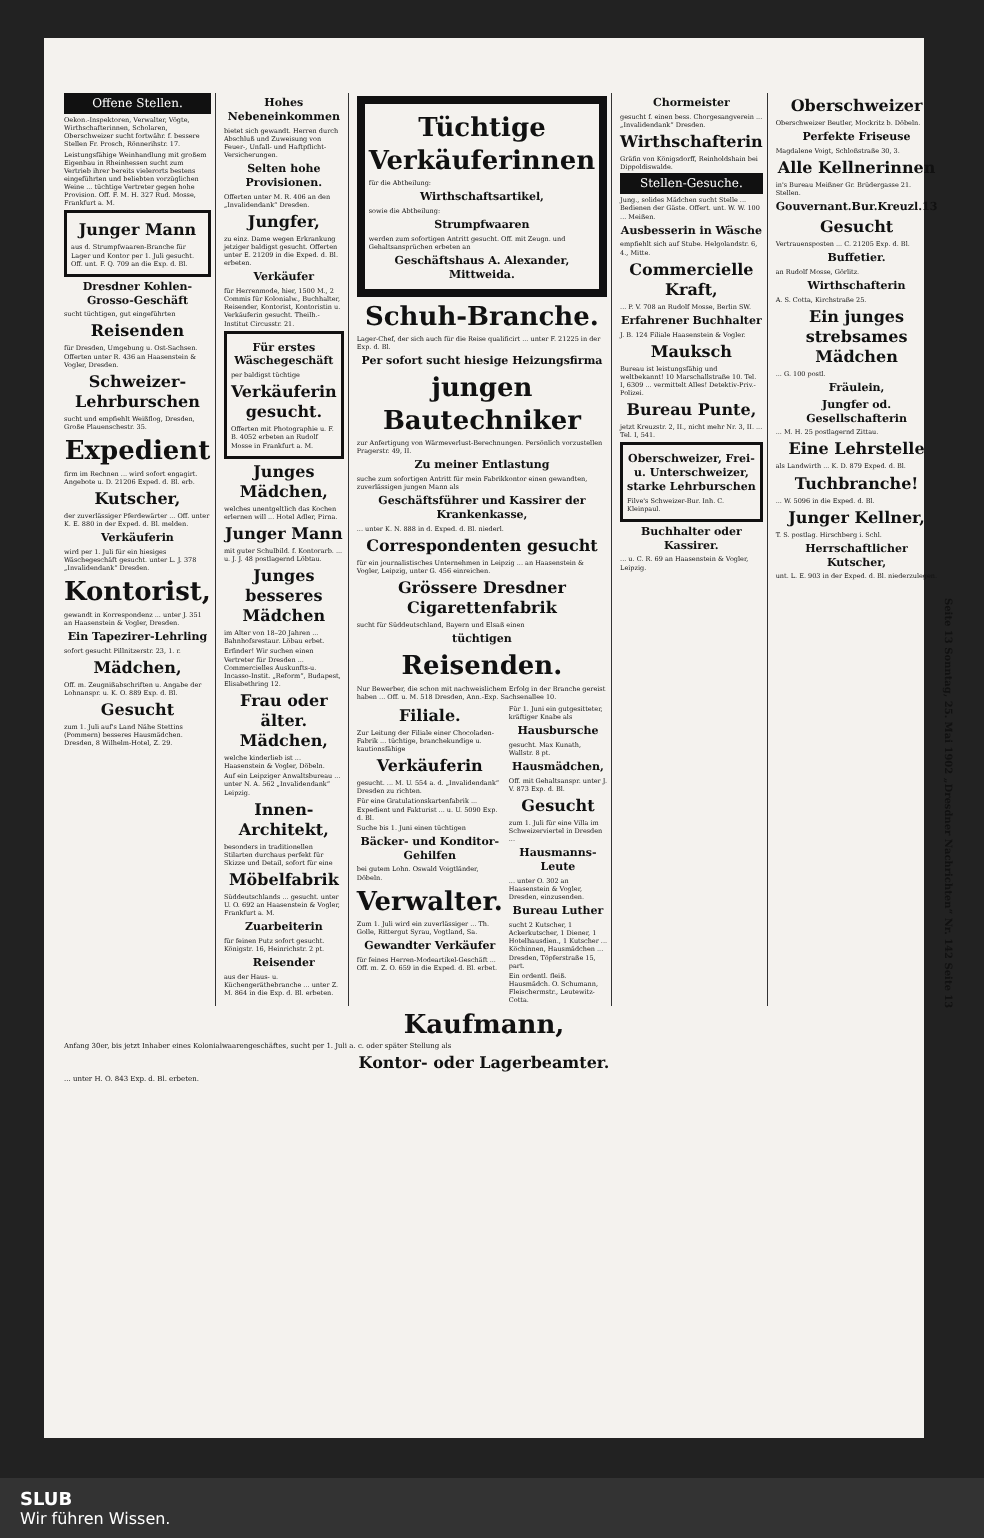Offene Stellen.
Oekon.-Inspektoren, Verwalter, Vögte, Wirthschafterinnen, Scholaren, Oberschweizer sucht fortwähr. f. bessere Stellen Fr. Prosch, Rönnerihstr. 17.
Leistungsfähige Weinhandlung mit großem Eigenbau in Rheinhessen sucht zum Vertrieb ihrer bereits vielerorts bestens eingeführten und beliebten vorzüglichen Weine ... tüchtige Vertreter gegen hohe Provision. Off. F. M. H. 327 Rud. Mosse, Frankfurt a. M.
Junger Mann
aus d. Strumpfwaaren-Branche für Lager und Kontor per 1. Juli gesucht. Off. unt. F. Q. 709 an die Exp. d. Bl.
Dresdner Kohlen-Grosso-Geschäft
sucht tüchtigen, gut eingeführten
Reisenden
für Dresden, Umgebung u. Ost-Sachsen. Offerten unter R. 436 an Haasenstein & Vogler, Dresden.
Schweizer-Lehrburschen
sucht und empfiehlt Weißflog, Dresden, Große Plauenschestr. 35.
Expedient
firm im Rechnen ... wird sofort engagirt. Angebote u. D. 21206 Exped. d. Bl. erb.
Kutscher,
der zuverlässiger Pferdewärter ... Off. unter K. E. 880 in der Exped. d. Bl. melden.
Verkäuferin
wird per 1. Juli für ein hiesiges Wäschegeschäft gesucht. unter L. J. 378 „Invalidendank“ Dresden.
Kontorist,
gewandt in Korrespondenz ... unter J. 351 an Haasenstein & Vogler, Dresden.
Ein Tapezirer-Lehrling
sofort gesucht Pillnitzerstr. 23, 1. r.
Mädchen,
Off. m. Zeugnißabschriften u. Angabe der Lohnanspr. u. K. O. 889 Exp. d. Bl.
Gesucht
zum 1. Juli auf's Land Nähe Stettins (Pommern) besseres Hausmädchen. Dresden, 8 Wilhelm-Hotel, Z. 29.
Hohes Nebeneinkommen
bietet sich gewandt. Herren durch Abschluß und Zuweisung von Feuer-, Unfall- und Haftpflicht-Versicherungen.
Selten hohe Provisionen.
Offerten unter M. R. 406 an den „Invalidendank“ Dresden.
Jungfer,
zu einz. Dame wegen Erkrankung jetziger baldigst gesucht. Offerten unter E. 21209 in die Exped. d. Bl. erbeten.
Verkäufer
für Herrenmode, hier, 1500 M., 2 Commis für Kolonialw., Buchhalter, Reisender, Kontorist, Kontoristin u. Verkäuferin gesucht. Theilh.-Institut Circusstr. 21.
Für erstes Wäschegeschäft
per baldigst tüchtige
Verkäuferin gesucht.
Offerten mit Photographie u. F. B. 4052 erbeten an Rudolf Mosse in Frankfurt a. M.
Junges Mädchen,
welches unentgeltlich das Kochen erlernen will ... Hotel Adler, Pirna.
Junger Mann
mit guter Schulbild. f. Kontorarb. ... u. J. J. 48 postlagernd Löbtau.
Junges besseres Mädchen
im Alter von 18–20 Jahren ... Bahnhofsrestaur. Löbau erbet.
Erfinder! Wir suchen einen Vertreter für Dresden ... Commercielles Auskunfts-u. Incasso-Instit. „Reform“, Budapest, Elisabethring 12.
Frau oder älter. Mädchen,
welche kinderlieb ist ... Haasenstein & Vogler, Döbeln.
Auf ein Leipziger Anwaltsbureau ... unter N. A. 562 „Invalidendank“ Leipzig.
Innen-Architekt,
besonders in traditionellen Stilarten durchaus perfekt für Skizze und Detail, sofort für eine
Möbelfabrik
Süddeutschlands ... gesucht. unter U. O. 692 an Haasenstein & Vogler, Frankfurt a. M.
Zuarbeiterin
für feinen Putz sofort gesucht. Königstr. 16, Heinrichstr. 2 pt.
Reisender
aus der Haus- u. Küchengeräthebranche ... unter Z. M. 864 in die Exp. d. Bl. erbeten.
Tüchtige Verkäuferinnen
für die Abtheilung:
Wirthschaftsartikel,
sowie die Abtheilung:
Strumpfwaaren
werden zum sofortigen Antritt gesucht. Off. mit Zeugn. und Gehaltsansprüchen erbeten an
Geschäftshaus A. Alexander, Mittweida.
Schuh-Branche.
Lager-Chef, der sich auch für die Reise qualificirt ... unter F. 21225 in der Exp. d. Bl.
Per sofort sucht hiesige Heizungsfirma
jungen Bautechniker
zur Anfertigung von Wärmeverlust-Berechnungen. Persönlich vorzustellen Pragerstr. 49, II.
Zu meiner Entlastung
suche zum sofortigen Antritt für mein Fabrikkontor einen gewandten, zuverlässigen jungen Mann als
Geschäftsführer und Kassirer der Krankenkasse,
... unter K. N. 888 in d. Exped. d. Bl. niederl.
Correspondenten gesucht
für ein journalistisches Unternehmen in Leipzig ... an Haasenstein & Vogler, Leipzig, unter G. 456 einreichen.
Grössere Dresdner Cigarettenfabrik
sucht für Süddeutschland, Bayern und Elsaß einen
tüchtigen
Reisenden.
Nur Bewerber, die schon mit nachweislichem Erfolg in der Branche gereist haben ... Off. u. M. 518 Dresden, Ann.-Exp. Sachsenallee 10.
Filiale.
Zur Leitung der Filiale einer Chocoladen-Fabrik ... tüchtige, branchekundige u. kautionsfähige
Verkäuferin
gesucht. ... M. U. 554 a. d. „Invalidendank“ Dresden zu richten.
Für eine Gratulationskartenfabrik ... Expedient und Fakturist ... u. U. 5090 Exp. d. Bl.
Suche bis 1. Juni einen tüchtigen
Bäcker- und Konditor-Gehilfen
bei gutem Lohn. Oswald Voigtländer, Döbeln.
Verwalter.
Zum 1. Juli wird ein zuverlässiger ... Th. Golle, Rittergut Syrau, Vogtland, Sa.
Gewandter Verkäufer
für feines Herren-Modeartikel-Geschäft ... Off. m. Z. O. 659 in die Exped. d. Bl. erbet.
Für 1. Juni ein gutgesitteter, kräftiger Knabe als
Hausbursche
gesucht. Max Kunath, Wallstr. 8 pt.
Hausmädchen,
Off. mit Gehaltsanspr. unter J. V. 873 Exp. d. Bl.
Gesucht
zum 1. Juli für eine Villa im Schweizerviertel in Dresden ...
Hausmanns-Leute
... unter O. 302 an Haasenstein & Vogler, Dresden, einzusenden.
Bureau Luther
sucht 2 Kutscher, 1 Ackerkutscher, 1 Diener, 1 Hotelhausdien., 1 Kutscher ... Köchinnen, Hausmädchen ... Dresden, Töpferstraße 15, part.
Ein ordentl. fleiß. Hausmädch. O. Schumann, Fleischermstr., Leutewitz-Cotta.
Chormeister
gesucht f. einen bess. Chorgesangverein ... „Invalidendank“ Dresden.
Wirthschafterin
Gräfin von Königsdorff, Reinholdshain bei Dippoldiswalde.
Stellen-Gesuche.
Jung., solides Mädchen sucht Stelle ... Bedienen der Gäste. Offert. unt. W. W. 100 ... Meißen.
Ausbesserin in Wäsche
empfiehlt sich auf Stube. Helgolandstr. 6, 4., Mitte.
Commercielle Kraft,
... P. V. 708 an Rudolf Mosse, Berlin SW.
Erfahrener Buchhalter
J. B. 124 Filiale Haasenstein & Vogler.
Mauksch
Bureau ist leistungsfähig und weltbekannt! 10 Marschallstraße 10. Tel. I, 6309 ... vermittelt Alles! Detektiv-Priv.-Polizei.
Bureau Punte,
jetzt Kreuzstr. 2, II., nicht mehr Nr. 3, II. ... Tel. I, 541.
Oberschweizer, Frei- u. Unterschweizer, starke Lehrburschen
Filve's Schweizer-Bur. Inh. C. Kleinpaul.
Buchhalter oder Kassirer.
... u. C. R. 69 an Haasenstein & Vogler, Leipzig.
Oberschweizer
Oberschweizer Beutler, Mockritz b. Döbeln.
Perfekte Friseuse
Magdalene Voigt, Schloßstraße 30, 3.
Alle Kellnerinnen
in's Bureau Meißner Gr. Brüdergasse 21. Stellen.
Gouvernant.Bur.Kreuzl.13
Gesucht
Vertrauensposten ... C. 21205 Exp. d. Bl.
Buffetier.
an Rudolf Mosse, Görlitz.
Wirthschafterin
A. S. Cotta, Kirchstraße 25.
Ein junges strebsames Mädchen
... G. 100 postl.
Fräulein,
Jungfer od. Gesellschafterin
... M. H. 25 postlagernd Zittau.
Eine Lehrstelle
als Landwirth ... K. D. 879 Exped. d. Bl.
Tuchbranche!
... W. 5096 in die Exped. d. Bl.
Junger Kellner,
T. S. postlag. Hirschberg i. Schl.
Herrschaftlicher Kutscher,
unt. L. E. 903 in der Exped. d. Bl. niederzulegen.
Kaufmann,
Anfang 30er, bis jetzt Inhaber eines Kolonialwaarengeschäftes, sucht per 1. Juli a. c. oder später Stellung als
Kontor- oder Lagerbeamter.
... unter H. O. 843 Exp. d. Bl. erbeten.
Seite 13 Sonntag, 25. Mai 1902 „Dresdner Nachrichten“ Nr. 142 Seite 13
SLUB
Wir führen Wissen.